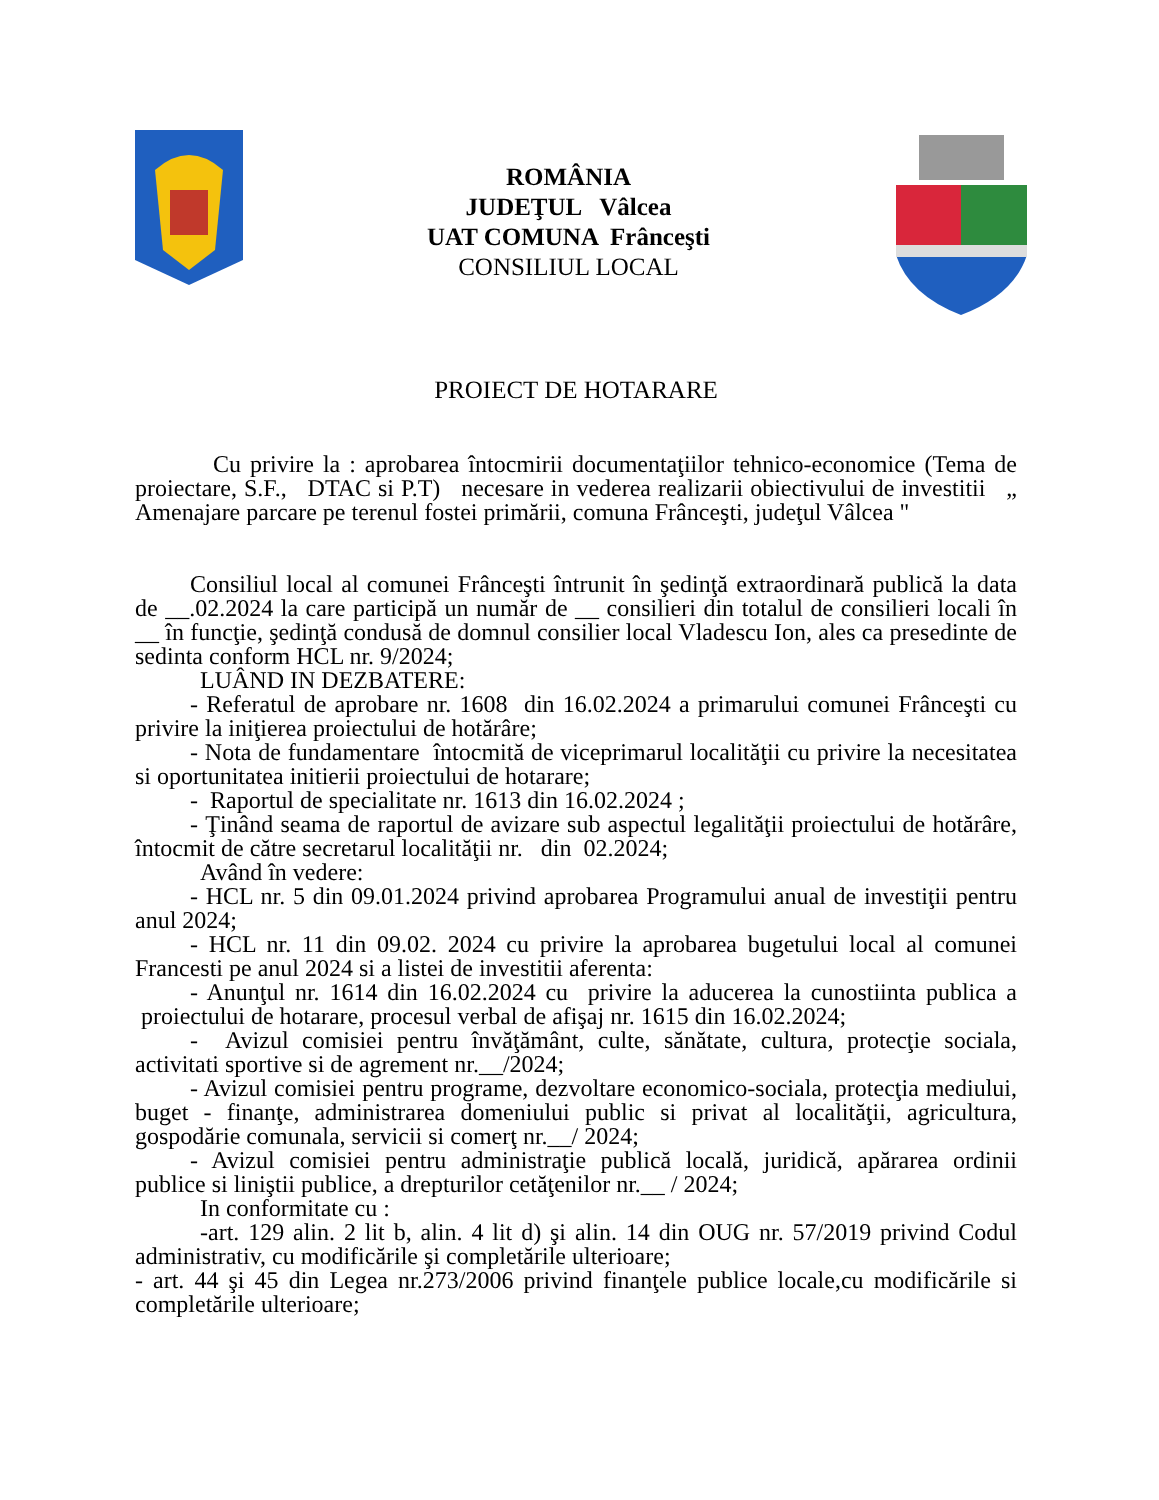ROMÂNIA
JUDEŢUL Vâlcea
UAT COMUNA Frânceşti
CONSILIUL LOCAL
PROIECT DE HOTARARE
Cu privire la : aprobarea întocmirii documentaţiilor tehnico-economice (Tema de proiectare, S.F., DTAC si P.T) necesare in vederea realizarii obiectivului de investitii „ Amenajare parcare pe terenul fostei primării, comuna Frânceşti, judeţul Vâlcea "
Consiliul local al comunei Frânceşti întrunit în şedinţă extraordinară publică la data de __.02.2024 la care participă un număr de __ consilieri din totalul de consilieri locali în __ în funcţie, şedinţă condusă de domnul consilier local Vladescu Ion, ales ca presedinte de sedinta conform HCL nr. 9/2024;
LUÂND IN DEZBATERE:
- Referatul de aprobare nr. 1608 din 16.02.2024 a primarului comunei Frânceşti cu privire la iniţierea proiectului de hotărâre;
- Nota de fundamentare întocmită de viceprimarul localităţii cu privire la necesitatea si oportunitatea initierii proiectului de hotarare;
- Raportul de specialitate nr. 1613 din 16.02.2024 ;
- Ţinând seama de raportul de avizare sub aspectul legalităţii proiectului de hotărâre, întocmit de către secretarul localităţii nr. din 02.2024;
Având în vedere:
- HCL nr. 5 din 09.01.2024 privind aprobarea Programului anual de investiţii pentru anul 2024;
- HCL nr. 11 din 09.02. 2024 cu privire la aprobarea bugetului local al comunei Francesti pe anul 2024 si a listei de investitii aferenta:
- Anunţul nr. 1614 din 16.02.2024 cu privire la aducerea la cunostiinta publica a proiectului de hotarare, procesul verbal de afişaj nr. 1615 din 16.02.2024;
- Avizul comisiei pentru învăţământ, culte, sănătate, cultura, protecţie sociala, activitati sportive si de agrement nr.__/2024;
- Avizul comisiei pentru programe, dezvoltare economico-sociala, protecţia mediului, buget - finanţe, administrarea domeniului public si privat al localităţii, agricultura, gospodărie comunala, servicii si comerţ nr.__/ 2024;
- Avizul comisiei pentru administraţie publică locală, juridică, apărarea ordinii publice si liniştii publice, a drepturilor cetăţenilor nr.__ / 2024;
In conformitate cu :
-art. 129 alin. 2 lit b, alin. 4 lit d) şi alin. 14 din OUG nr. 57/2019 privind Codul administrativ, cu modificările şi completările ulterioare;
- art. 44 şi 45 din Legea nr.273/2006 privind finanţele publice locale,cu modificările si completările ulterioare;